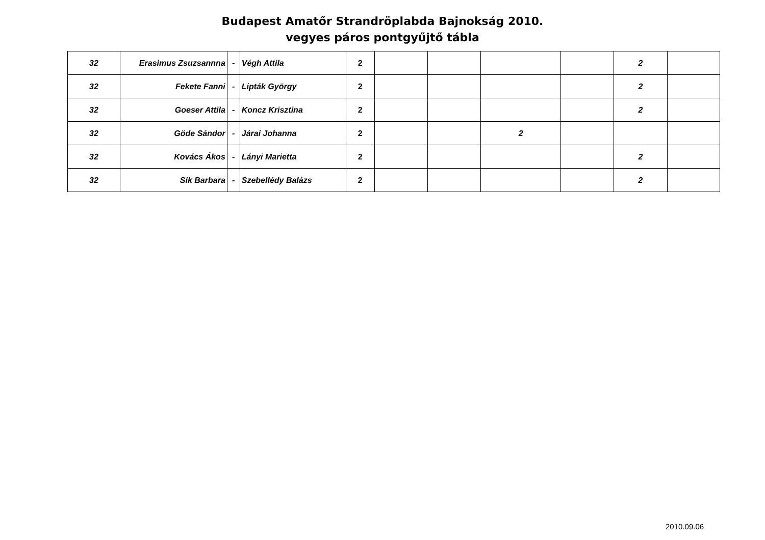Budapest Amatőr Strandröplabda Bajnokság 2010.
vegyes páros pontgyűjtő tábla
| 32 | Erasimus Zsuzsannna | - | Végh Attila | 2 | | | | | 2 | |
| 32 | Fekete Fanni | - | Lipták György | 2 | | | | | 2 | |
| 32 | Goeser Attila | - | Koncz Krisztina | 2 | | | | | 2 | |
| 32 | Göde Sándor | - | Járai Johanna | 2 | | | 2 | | | |
| 32 | Kovács Ákos | - | Lányi Marietta | 2 | | | | | 2 | |
| 32 | Sík Barbara | - | Szebellédy Balázs | 2 | | | | | 2 | |
2010.09.06